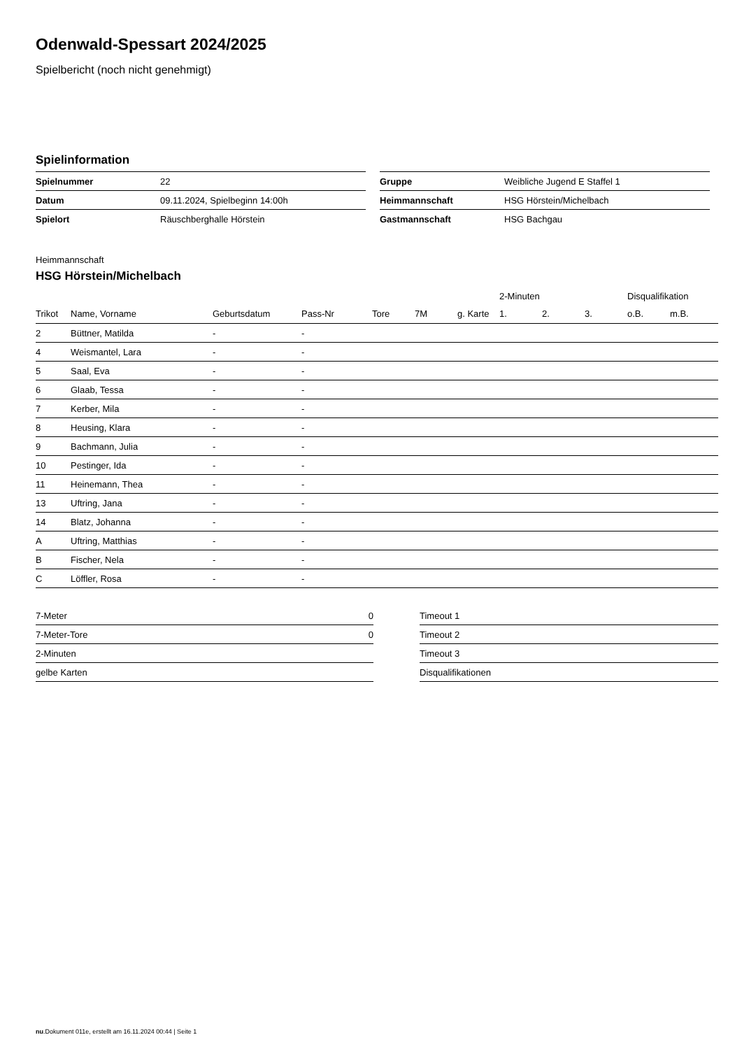Odenwald-Spessart 2024/2025
Spielbericht (noch nicht genehmigt)
Spielinformation
| Spielnummer | 22 |
| Datum | 09.11.2024, Spielbeginn 14:00h |
| Spielort | Räuschberghalle Hörstein |
| Gruppe | Weibliche Jugend E Staffel 1 |
| Heimmannschaft | HSG Hörstein/Michelbach |
| Gastmannschaft | HSG Bachgau |
Heimmannschaft
HSG Hörstein/Michelbach
| | | | | | | | 2-Minuten | | | Disqualifikation | |
| --- | --- | --- | --- | --- | --- | --- | --- | --- | --- | --- | --- |
| Trikot | Name, Vorname | Geburtsdatum | Pass-Nr | Tore | 7M | g. Karte | 1. | 2. | 3. | o.B. | m.B. |
| 2 | Büttner, Matilda | - | - | | | | | | | | |
| 4 | Weismantel, Lara | - | - | | | | | | | | |
| 5 | Saal, Eva | - | - | | | | | | | | |
| 6 | Glaab, Tessa | - | - | | | | | | | | |
| 7 | Kerber, Mila | - | - | | | | | | | | |
| 8 | Heusing, Klara | - | - | | | | | | | | |
| 9 | Bachmann, Julia | - | - | | | | | | | | |
| 10 | Pestinger, Ida | - | - | | | | | | | | |
| 11 | Heinemann, Thea | - | - | | | | | | | | |
| 13 | Uftring, Jana | - | - | | | | | | | | |
| 14 | Blatz, Johanna | - | - | | | | | | | | |
| A | Uftring, Matthias | - | - | | | | | | | | |
| B | Fischer, Nela | - | - | | | | | | | | |
| C | Löffler, Rosa | - | - | | | | | | | | |
| 7-Meter | 0 |
| 7-Meter-Tore | 0 |
| 2-Minuten | |
| gelbe Karten | |
| Timeout 1 |
| Timeout 2 |
| Timeout 3 |
| Disqualifikationen |
nu.Dokument 011e, erstellt am 16.11.2024 00:44 | Seite 1